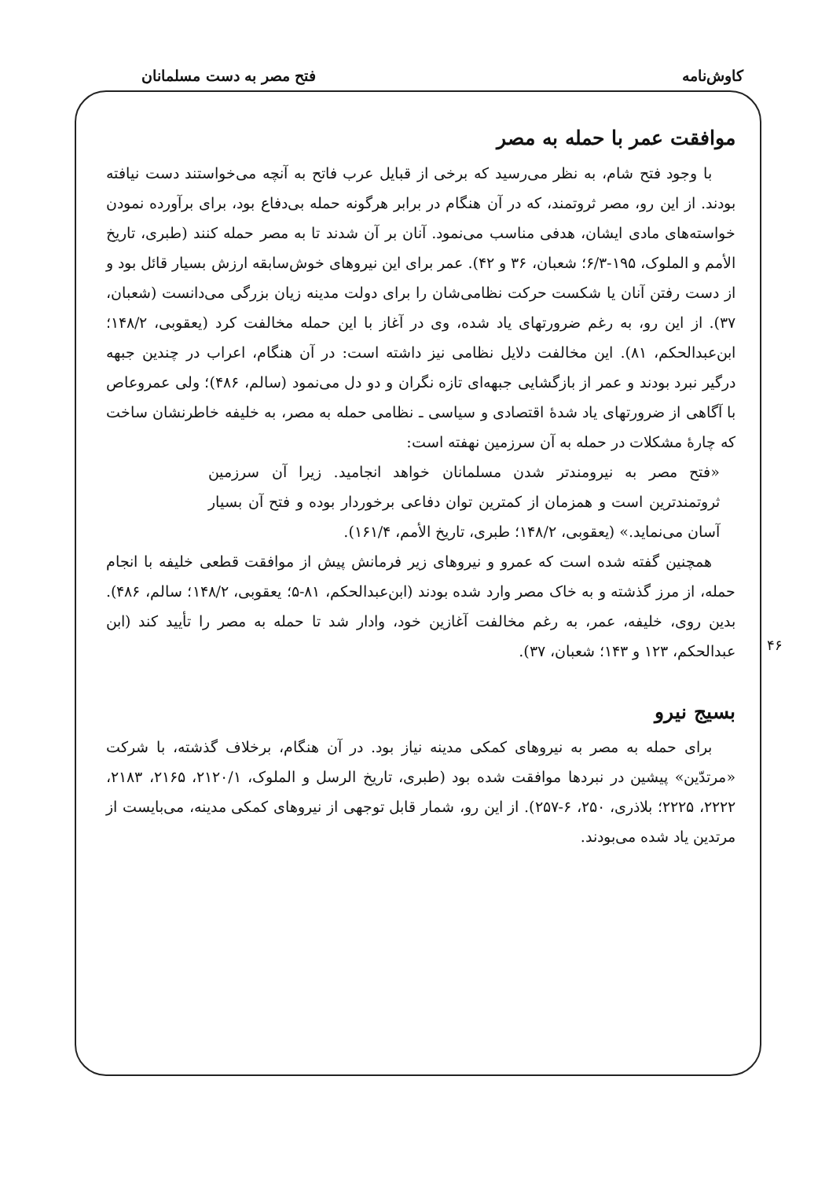کاوش‌نامه فتح مصر به دست مسلمانان
۴۶
موافقت عمر با حمله به مصر
با وجود فتح شام، به نظر می‌رسید که برخی از قبایل عرب فاتح به آنچه می‌خواستند دست نیافته بودند. از این رو، مصر ثروتمند، که در آن هنگام در برابر هرگونه حمله بی‌دفاع بود، برای برآورده نمودن خواسته‌های مادی ایشان، هدفی مناسب می‌نمود. آنان بر آن شدند تا به مصر حمله کنند (طبری، تاریخ الأمم و الملوک، ۱۹۵-۶/۳؛ شعبان، ۳۶ و ۴۲). عمر برای این نیروهای خوش‌سابقه ارزش بسیار قائل بود و از دست رفتن آنان یا شکست حرکت نظامی‌شان را برای دولت مدینه زیان بزرگی می‌دانست (شعبان، ۳۷). از این رو، به رغم ضرورتهای یاد شده، وی در آغاز با این حمله مخالفت کرد (یعقوبی، ۱۴۸/۲؛ ابن‌عبدالحکم، ۸۱). این مخالفت دلایل نظامی نیز داشته است: در آن هنگام، اعراب در چندین جبهه درگیر نبرد بودند و عمر از بازگشایی جبهه‌ای تازه نگران و دو دل می‌نمود (سالم، ۴۸۶)؛ ولی عمروعاص با آگاهی از ضرورتهای یاد شدهٔ اقتصادی و سیاسی ـ نظامی حمله به مصر، به خلیفه خاطرنشان ساخت که چارهٔ مشکلات در حمله به آن سرزمین نهفته است:
«فتح مصر به نیرومندتر شدن مسلمانان خواهد انجامید. زیرا آن سرزمین ثروتمندترین است و همزمان از کمترین توان دفاعی برخوردار بوده و فتح آن بسیار آسان می‌نماید.» (یعقوبی، ۱۴۸/۲؛ طبری، تاریخ الأمم، ۱۶۱/۴).
همچنین گفته شده است که عمرو و نیروهای زیر فرمانش پیش از موافقت قطعی خلیفه با انجام حمله، از مرز گذشته و به خاک مصر وارد شده بودند (ابن‌عبدالحکم، ۸۱-۵؛ یعقوبی، ۱۴۸/۲؛ سالم، ۴۸۶). بدین روی، خلیفه، عمر، به رغم مخالفت آغازین خود، وادار شد تا حمله به مصر را تأیید کند (ابن عبدالحکم، ۱۲۳ و ۱۴۳؛ شعبان، ۳۷).
بسیج نیرو
برای حمله به مصر به نیروهای کمکی مدینه نیاز بود. در آن هنگام، برخلاف گذشته، با شرکت «مرتدّین» پیشین در نبردها موافقت شده بود (طبری، تاریخ الرسل و الملوک، ۲۱۲۰/۱، ۲۱۶۵، ۲۱۸۳، ۲۲۲۲، ۲۲۲۵؛ بلاذری، ۲۵۰، ۶-۲۵۷). از این رو، شمار قابل توجهی از نیروهای کمکی مدینه، می‌بایست از مرتدین یاد شده می‌بودند.